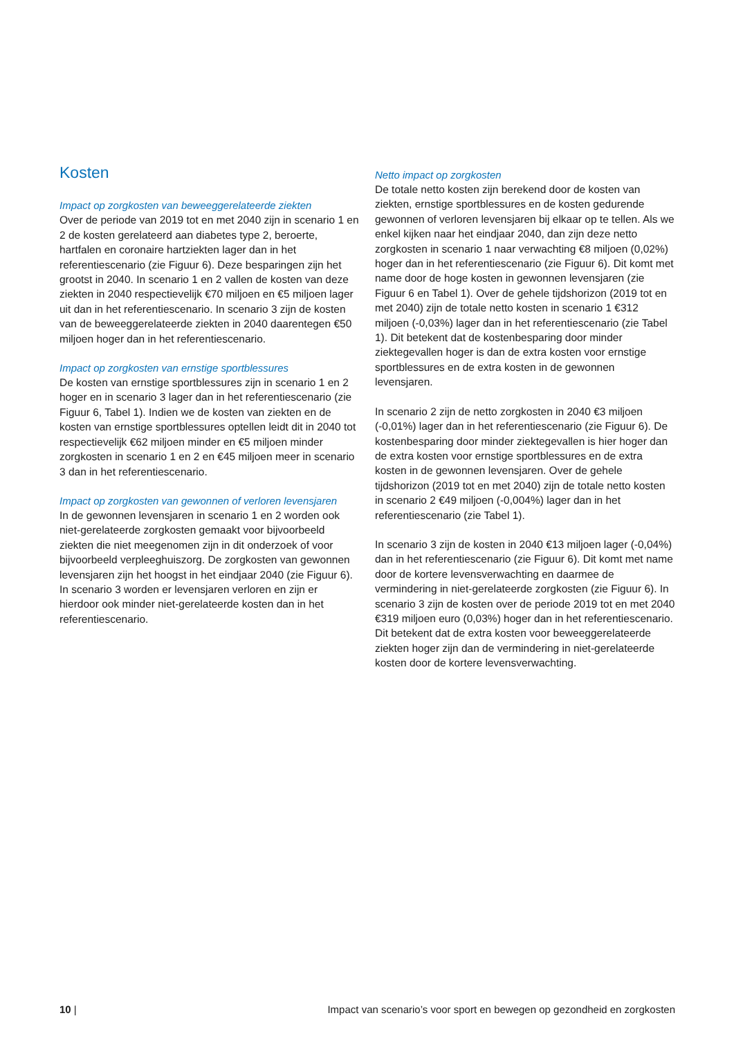Kosten
Impact op zorgkosten van beweeggerelateerde ziekten
Over de periode van 2019 tot en met 2040 zijn in scenario 1 en 2 de kosten gerelateerd aan diabetes type 2, beroerte, hartfalen en coronaire hartziekten lager dan in het referentiescenario (zie Figuur 6). Deze besparingen zijn het grootst in 2040. In scenario 1 en 2 vallen de kosten van deze ziekten in 2040 respectievelijk €70 miljoen en €5 miljoen lager uit dan in het referentiescenario. In scenario 3 zijn de kosten van de beweeggerelateerde ziekten in 2040 daarentegen €50 miljoen hoger dan in het referentiescenario.
Impact op zorgkosten van ernstige sportblessures
De kosten van ernstige sportblessures zijn in scenario 1 en 2 hoger en in scenario 3 lager dan in het referentiescenario (zie Figuur 6, Tabel 1). Indien we de kosten van ziekten en de kosten van ernstige sportblessures optellen leidt dit in 2040 tot respectievelijk €62 miljoen minder en €5 miljoen minder zorgkosten in scenario 1 en 2 en €45 miljoen meer in scenario 3 dan in het referentiescenario.
Impact op zorgkosten van gewonnen of verloren levensjaren
In de gewonnen levensjaren in scenario 1 en 2 worden ook niet-gerelateerde zorgkosten gemaakt voor bijvoorbeeld ziekten die niet meegenomen zijn in dit onderzoek of voor bijvoorbeeld verpleeghuiszorg. De zorgkosten van gewonnen levensjaren zijn het hoogst in het eindjaar 2040 (zie Figuur 6). In scenario 3 worden er levensjaren verloren en zijn er hierdoor ook minder niet-gerelateerde kosten dan in het referentiescenario.
Netto impact op zorgkosten
De totale netto kosten zijn berekend door de kosten van ziekten, ernstige sportblessures en de kosten gedurende gewonnen of verloren levensjaren bij elkaar op te tellen. Als we enkel kijken naar het eindjaar 2040, dan zijn deze netto zorgkosten in scenario 1 naar verwachting €8 miljoen (0,02%) hoger dan in het referentiescenario (zie Figuur 6). Dit komt met name door de hoge kosten in gewonnen levensjaren (zie Figuur 6 en Tabel 1). Over de gehele tijdshorizon (2019 tot en met 2040) zijn de totale netto kosten in scenario 1 €312 miljoen (-0,03%) lager dan in het referentiescenario (zie Tabel 1). Dit betekent dat de kostenbesparing door minder ziektegevallen hoger is dan de extra kosten voor ernstige sportblessures en de extra kosten in de gewonnen levensjaren.
In scenario 2 zijn de netto zorgkosten in 2040 €3 miljoen (-0,01%) lager dan in het referentiescenario (zie Figuur 6). De kostenbesparing door minder ziektegevallen is hier hoger dan de extra kosten voor ernstige sportblessures en de extra kosten in de gewonnen levensjaren. Over de gehele tijdshorizon (2019 tot en met 2040) zijn de totale netto kosten in scenario 2 €49 miljoen (-0,004%) lager dan in het referentiescenario (zie Tabel 1).
In scenario 3 zijn de kosten in 2040 €13 miljoen lager (-0,04%) dan in het referentiescenario (zie Figuur 6). Dit komt met name door de kortere levensverwachting en daarmee de vermindering in niet-gerelateerde zorgkosten (zie Figuur 6). In scenario 3 zijn de kosten over de periode 2019 tot en met 2040 €319 miljoen euro (0,03%) hoger dan in het referentiescenario. Dit betekent dat de extra kosten voor beweeggerelateerde ziekten hoger zijn dan de vermindering in niet-gerelateerde kosten door de kortere levensverwachting.
10 | Impact van scenario’s voor sport en bewegen op gezondheid en zorgkosten